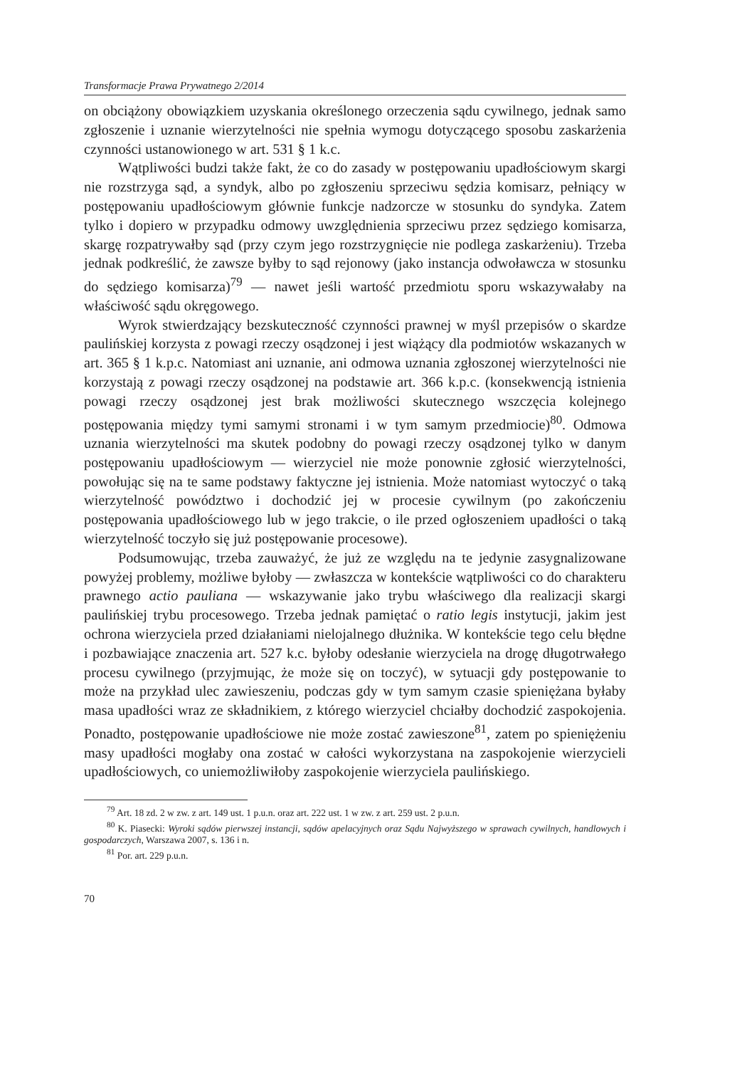Transformacje Prawa Prywatnego 2/2014
on obciążony obowiązkiem uzyskania określonego orzeczenia sądu cywilnego, jednak samo zgłoszenie i uznanie wierzytelności nie spełnia wymogu dotyczącego sposobu zaskarżenia czynności ustanowionego w art. 531 § 1 k.c.
Wątpliwości budzi także fakt, że co do zasady w postępowaniu upadłościowym skargi nie rozstrzyga sąd, a syndyk, albo po zgłoszeniu sprzeciwu sędzia komisarz, pełniący w postępowaniu upadłościowym głównie funkcje nadzorcze w stosunku do syndyka. Zatem tylko i dopiero w przypadku odmowy uwzględnienia sprzeciwu przez sędziego komisarza, skargę rozpatrywałby sąd (przy czym jego rozstrzygnięcie nie podlega zaskarżeniu). Trzeba jednak podkreślić, że zawsze byłby to sąd rejonowy (jako instancja odwoławcza w stosunku do sędziego komisarza)<sup>79</sup> — nawet jeśli wartość przedmiotu sporu wskazywałaby na właściwość sądu okręgowego.
Wyrok stwierdzający bezskuteczność czynności prawnej w myśl przepisów o skardze paulińskiej korzysta z powagi rzeczy osądzonej i jest wiążący dla podmiotów wskazanych w art. 365 § 1 k.p.c. Natomiast ani uznanie, ani odmowa uznania zgłoszonej wierzytelności nie korzystają z powagi rzeczy osądzonej na podstawie art. 366 k.p.c. (konsekwencją istnienia powagi rzeczy osądzonej jest brak możliwości skutecznego wszczęcia kolejnego postępowania między tymi samymi stronami i w tym samym przedmiocie)<sup>80</sup>. Odmowa uznania wierzytelności ma skutek podobny do powagi rzeczy osądzonej tylko w danym postępowaniu upadłościowym — wierzyciel nie może ponownie zgłosić wierzytelności, powołując się na te same podstawy faktyczne jej istnienia. Może natomiast wytoczyć o taką wierzytelność powództwo i dochodzić jej w procesie cywilnym (po zakończeniu postępowania upadłościowego lub w jego trakcie, o ile przed ogłoszeniem upadłości o taką wierzytelność toczyło się już postępowanie procesowe).
Podsumowując, trzeba zauważyć, że już ze względu na te jedynie zasygnalizowane powyżej problemy, możliwe byłoby — zwłaszcza w kontekście wątpliwości co do charakteru prawnego actio pauliana — wskazywanie jako trybu właściwego dla realizacji skargi paulińskiej trybu procesowego. Trzeba jednak pamiętać o ratio legis instytucji, jakim jest ochrona wierzyciela przed działaniami nielojalnego dłużnika. W kontekście tego celu błędne i pozbawiające znaczenia art. 527 k.c. byłoby odesłanie wierzyciela na drogę długotrwałego procesu cywilnego (przyjmując, że może się on toczyć), w sytuacji gdy postępowanie to może na przykład ulec zawieszeniu, podczas gdy w tym samym czasie spieniężana byłaby masa upadłości wraz ze składnikiem, z którego wierzyciel chciałby dochodzić zaspokojenia. Ponadto, postępowanie upadłościowe nie może zostać zawieszone<sup>81</sup>, zatem po spieniężeniu masy upadłości mogłaby ona zostać w całości wykorzystana na zaspokojenie wierzycieli upadłościowych, co uniemożliwiłoby zaspokojenie wierzyciela paulińskiego.
<sup>79</sup> Art. 18 zd. 2 w zw. z art. 149 ust. 1 p.u.n. oraz art. 222 ust. 1 w zw. z art. 259 ust. 2 p.u.n.
<sup>80</sup> K. Piasecki: Wyroki sądów pierwszej instancji, sądów apelacyjnych oraz Sądu Najwyższego w sprawach cywilnych, handlowych i gospodarczych, Warszawa 2007, s. 136 i n.
<sup>81</sup> Por. art. 229 p.u.n.
70